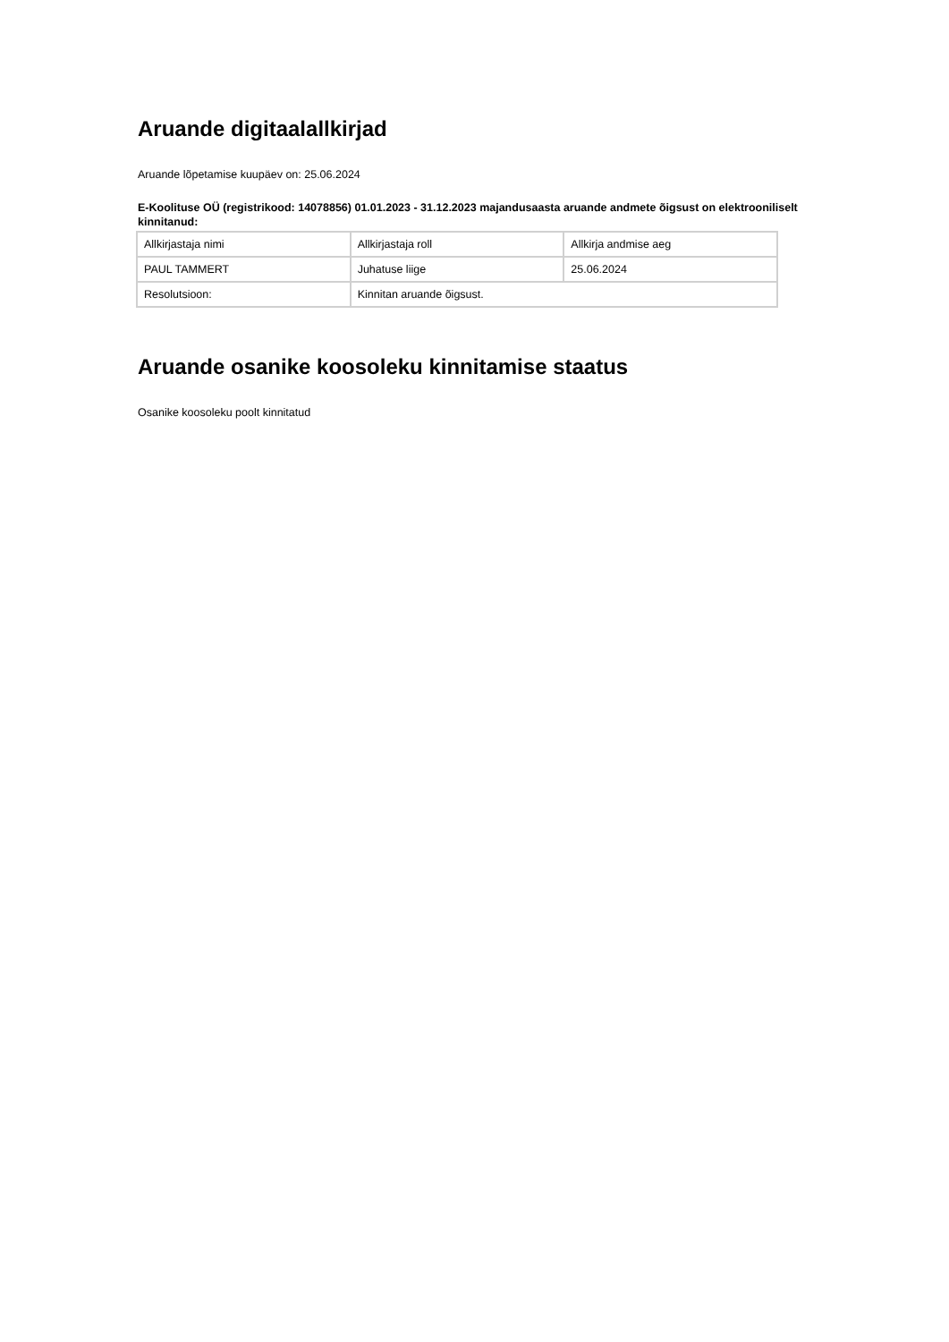Aruande digitaalallkirjad
Aruande lõpetamise kuupäev on: 25.06.2024
E-Koolituse OÜ (registrikood: 14078856) 01.01.2023 - 31.12.2023 majandusaasta aruande andmete õigsust on elektrooniliselt kinnitanud:
| Allkirjastaja nimi | Allkirjastaja roll | Allkirja andmise aeg |
| PAUL TAMMERT | Juhatuse liige | 25.06.2024 |
| Resolutsioon: | Kinnitan aruande õigsust. | |
Aruande osanike koosoleku kinnitamise staatus
Osanike koosoleku poolt kinnitatud